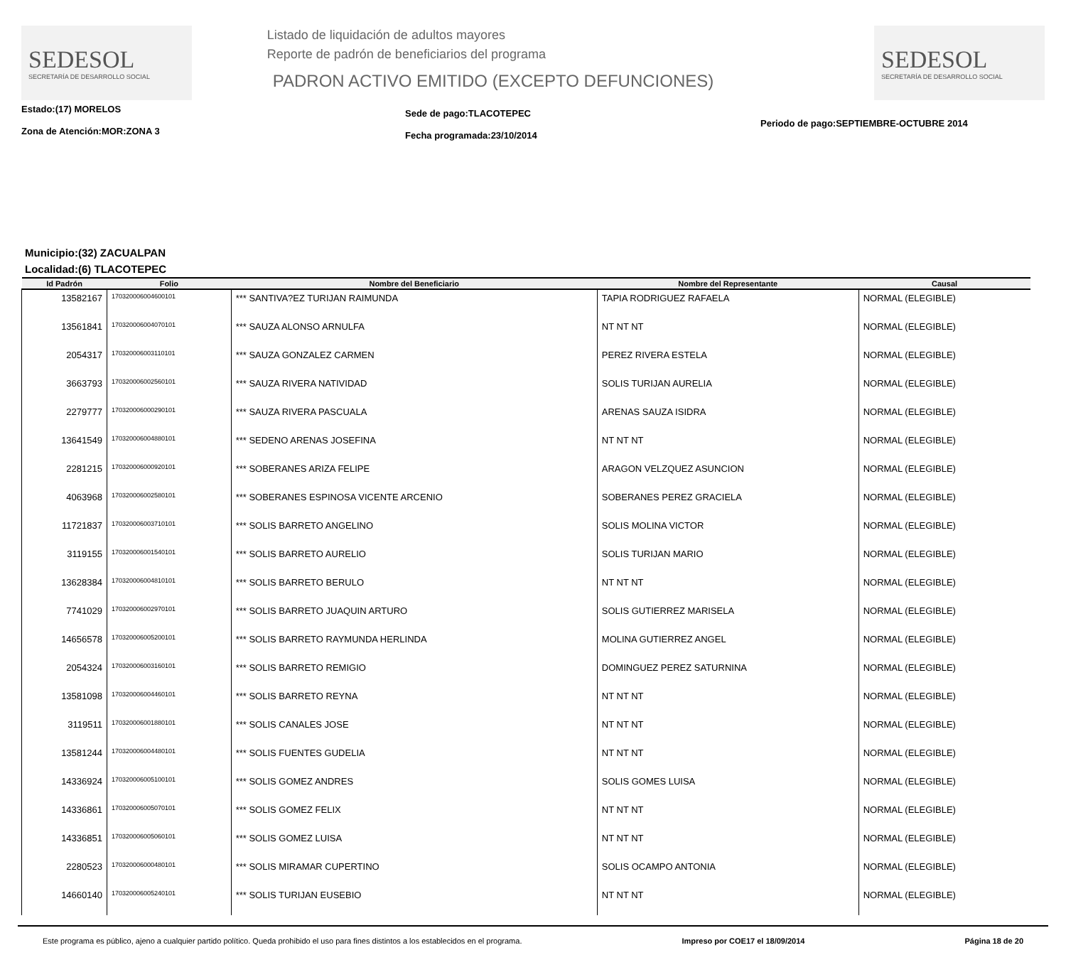SEDESOL
SECRETARÍA DE DESARROLLO SOCIAL
Listado de liquidación de adultos mayores
Reporte de padrón de beneficiarios del programa
PADRON ACTIVO EMITIDO (EXCEPTO DEFUNCIONES)
SEDESOL
SECRETARÍA DE DESARROLLO SOCIAL
Estado:(17) MORELOS
Zona de Atención:MOR:ZONA 3
Sede de pago:TLACOTEPEC
Fecha programada:23/10/2014
Periodo de pago:SEPTIEMBRE-OCTUBRE 2014
Municipio:(32) ZACUALPAN
Localidad:(6) TLACOTEPEC
| Id Padrón | Folio | Nombre del Beneficiario | Nombre del Representante | Causal |
| --- | --- | --- | --- | --- |
| 13582167 | 170320006004600101 | *** SANTIVA?EZ TURIJAN RAIMUNDA | TAPIA RODRIGUEZ RAFAELA | NORMAL (ELEGIBLE) |
| 13561841 | 170320006004070101 | *** SAUZA ALONSO ARNULFA | NT NT NT | NORMAL (ELEGIBLE) |
| 2054317 | 170320006003110101 | *** SAUZA GONZALEZ CARMEN | PEREZ RIVERA ESTELA | NORMAL (ELEGIBLE) |
| 3663793 | 170320006002560101 | *** SAUZA RIVERA NATIVIDAD | SOLIS TURIJAN AURELIA | NORMAL (ELEGIBLE) |
| 2279777 | 170320006000290101 | *** SAUZA RIVERA PASCUALA | ARENAS SAUZA ISIDRA | NORMAL (ELEGIBLE) |
| 13641549 | 170320006004880101 | *** SEDENO ARENAS JOSEFINA | NT NT NT | NORMAL (ELEGIBLE) |
| 2281215 | 170320006000920101 | *** SOBERANES ARIZA FELIPE | ARAGON VELZQUEZ ASUNCION | NORMAL (ELEGIBLE) |
| 4063968 | 170320006002580101 | *** SOBERANES ESPINOSA VICENTE ARCENIO | SOBERANES PEREZ GRACIELA | NORMAL (ELEGIBLE) |
| 11721837 | 170320006003710101 | *** SOLIS BARRETO ANGELINO | SOLIS MOLINA VICTOR | NORMAL (ELEGIBLE) |
| 3119155 | 170320006001540101 | *** SOLIS BARRETO AURELIO | SOLIS TURIJAN MARIO | NORMAL (ELEGIBLE) |
| 13628384 | 170320006004810101 | *** SOLIS BARRETO BERULO | NT NT NT | NORMAL (ELEGIBLE) |
| 7741029 | 170320006002970101 | *** SOLIS BARRETO JUAQUIN ARTURO | SOLIS GUTIERREZ MARISELA | NORMAL (ELEGIBLE) |
| 14656578 | 170320006005200101 | *** SOLIS BARRETO RAYMUNDA HERLINDA | MOLINA GUTIERREZ ANGEL | NORMAL (ELEGIBLE) |
| 2054324 | 170320006003160101 | *** SOLIS BARRETO REMIGIO | DOMINGUEZ PEREZ SATURNINA | NORMAL (ELEGIBLE) |
| 13581098 | 170320006004460101 | *** SOLIS BARRETO REYNA | NT NT NT | NORMAL (ELEGIBLE) |
| 3119511 | 170320006001880101 | *** SOLIS CANALES JOSE | NT NT NT | NORMAL (ELEGIBLE) |
| 13581244 | 170320006004480101 | *** SOLIS FUENTES GUDELIA | NT NT NT | NORMAL (ELEGIBLE) |
| 14336924 | 170320006005100101 | *** SOLIS GOMEZ ANDRES | SOLIS GOMES LUISA | NORMAL (ELEGIBLE) |
| 14336861 | 170320006005070101 | *** SOLIS GOMEZ FELIX | NT NT NT | NORMAL (ELEGIBLE) |
| 14336851 | 170320006005060101 | *** SOLIS GOMEZ LUISA | NT NT NT | NORMAL (ELEGIBLE) |
| 2280523 | 170320006000480101 | *** SOLIS MIRAMAR CUPERTINO | SOLIS OCAMPO ANTONIA | NORMAL (ELEGIBLE) |
| 14660140 | 170320006005240101 | *** SOLIS TURIJAN EUSEBIO | NT NT NT | NORMAL (ELEGIBLE) |
Este programa es público, ajeno a cualquier partido político. Queda prohibido el uso para fines distintos a los establecidos en el programa. Impreso por COE17 el 18/09/2014 Página 18 de 20